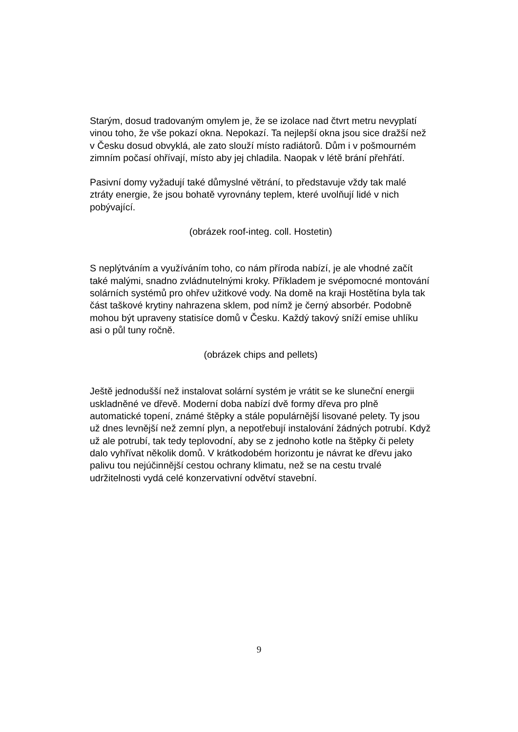Starým, dosud tradovaným omylem je, že se izolace nad čtvrt metru nevyplatí vinou toho, že vše pokazí okna. Nepokazí. Ta nejlepší okna jsou sice dražší než v Česku dosud obvyklá, ale zato slouží místo radiátorů. Dům i v pošmourném zimním počasí ohřívají, místo aby jej chladila. Naopak v létě brání přehřátí.
Pasivní domy vyžadují také důmyslné větrání, to představuje vždy tak malé ztráty energie, že jsou bohatě vyrovnány teplem, které uvolňují lidé v nich pobývající.
(obrázek roof-integ. coll. Hostetin)
S neplýtváním a využíváním toho, co nám příroda nabízí, je ale vhodné začít také malými, snadno zvládnutelnými kroky. Příkladem je svépomocné montování solárních systémů pro ohřev užitkové vody. Na domě na kraji Hostětína byla tak část taškové krytiny nahrazena sklem, pod nímž je černý absorbér. Podobně mohou být upraveny statisíce domů v Česku. Každý takový sníží emise uhlíku asi o půl tuny ročně.
(obrázek chips and pellets)
Ještě jednodušší než instalovat solární systém je vrátit se ke sluneční energii uskladněné ve dřevě. Moderní doba nabízí dvě formy dřeva pro plně automatické topení, známé štěpky a stále populárnější lisované pelety. Ty jsou už dnes levnější než zemní plyn, a nepotřebují instalování žádných potrubí. Když už ale potrubí, tak tedy teplovodní, aby se z jednoho kotle na štěpky či pelety dalo vyhřívat několik domů. V krátkodobém horizontu je návrat ke dřevu jako palivu tou nejúčinnější cestou ochrany klimatu, než se na cestu trvalé udržitelnosti vydá celé konzervativní odvětví stavební.
9